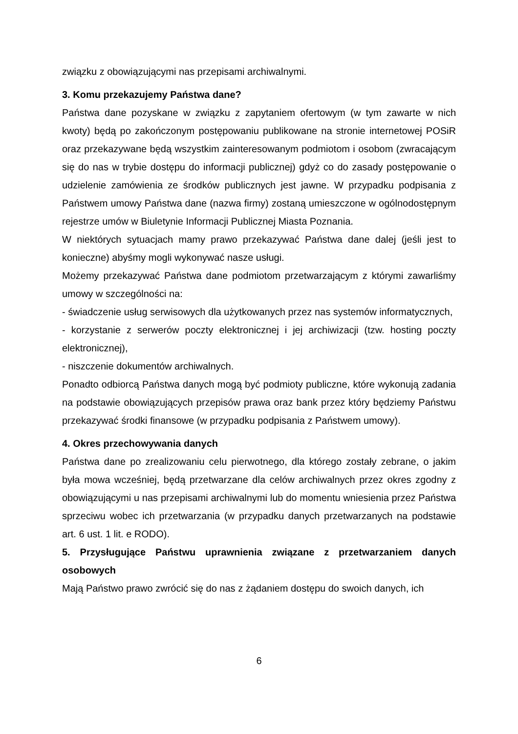związku z obowiązującymi nas przepisami archiwalnymi.
3. Komu przekazujemy Państwa dane?
Państwa dane pozyskane w związku z zapytaniem ofertowym (w tym zawarte w nich kwoty) będą po zakończonym postępowaniu publikowane na stronie internetowej POSiR oraz przekazywane będą wszystkim zainteresowanym podmiotom i osobom (zwracającym się do nas w trybie dostępu do informacji publicznej) gdyż co do zasady postępowanie o udzielenie zamówienia ze środków publicznych jest jawne. W przypadku podpisania z Państwem umowy Państwa dane (nazwa firmy) zostaną umieszczone w ogólnodostępnym rejestrze umów w Biuletynie Informacji Publicznej Miasta Poznania.
W niektórych sytuacjach mamy prawo przekazywać Państwa dane dalej (jeśli jest to konieczne) abyśmy mogli wykonywać nasze usługi.
Możemy przekazywać Państwa dane podmiotom przetwarzającym z którymi zawarliśmy umowy w szczególności na:
- świadczenie usług serwisowych dla użytkowanych przez nas systemów informatycznych,
- korzystanie z serwerów poczty elektronicznej i jej archiwizacji (tzw. hosting poczty elektronicznej),
- niszczenie dokumentów archiwalnych.
Ponadto odbiorcą Państwa danych mogą być podmioty publiczne, które wykonują zadania na podstawie obowiązujących przepisów prawa oraz bank przez który będziemy Państwu przekazywać środki finansowe (w przypadku podpisania z Państwem umowy).
4. Okres przechowywania danych
Państwa dane po zrealizowaniu celu pierwotnego, dla którego zostały zebrane, o jakim była mowa wcześniej, będą przetwarzane dla celów archiwalnych przez okres zgodny z obowiązującymi u nas przepisami archiwalnymi lub do momentu wniesienia przez Państwa sprzeciwu wobec ich przetwarzania (w przypadku danych przetwarzanych na podstawie art. 6 ust. 1 lit. e RODO).
5. Przysługujące Państwu uprawnienia związane z przetwarzaniem danych osobowych
Mają Państwo prawo zwrócić się do nas z żądaniem dostępu do swoich danych, ich
6